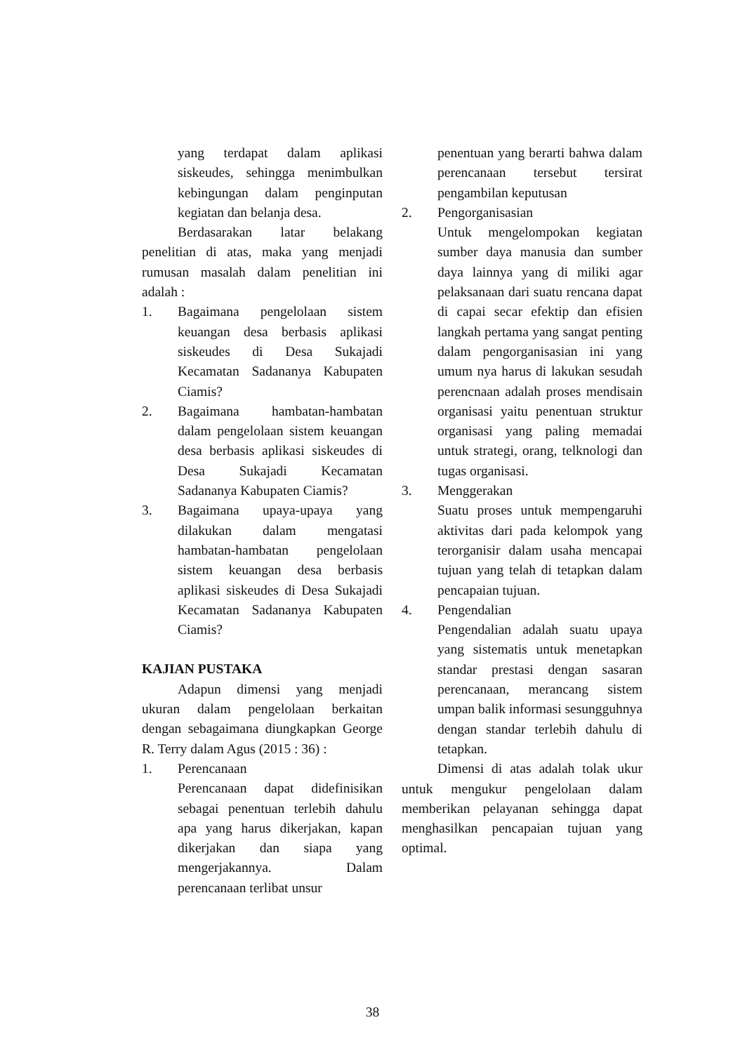yang terdapat dalam aplikasi siskeudes, sehingga menimbulkan kebingungan dalam penginputan kegiatan dan belanja desa.
Berdasarakan latar belakang penelitian di atas, maka yang menjadi rumusan masalah dalam penelitian ini adalah :
1. Bagaimana pengelolaan sistem keuangan desa berbasis aplikasi siskeudes di Desa Sukajadi Kecamatan Sadananya Kabupaten Ciamis?
2. Bagaimana hambatan-hambatan dalam pengelolaan sistem keuangan desa berbasis aplikasi siskeudes di Desa Sukajadi Kecamatan Sadananya Kabupaten Ciamis?
3. Bagaimana upaya-upaya yang dilakukan dalam mengatasi hambatan-hambatan pengelolaan sistem keuangan desa berbasis aplikasi siskeudes di Desa Sukajadi Kecamatan Sadananya Kabupaten Ciamis?
KAJIAN PUSTAKA
Adapun dimensi yang menjadi ukuran dalam pengelolaan berkaitan dengan sebagaimana diungkapkan George R. Terry dalam Agus (2015 : 36) :
1. Perencanaan
Perencanaan dapat didefinisikan sebagai penentuan terlebih dahulu apa yang harus dikerjakan, kapan dikerjakan dan siapa yang mengerjakannya. Dalam perencanaan terlibat unsur
penentuan yang berarti bahwa dalam perencanaan tersebut tersirat pengambilan keputusan
2. Pengorganisasian
Untuk mengelompokan kegiatan sumber daya manusia dan sumber daya lainnya yang di miliki agar pelaksanaan dari suatu rencana dapat di capai secar efektip dan efisien langkah pertama yang sangat penting dalam pengorganisasian ini yang umum nya harus di lakukan sesudah perencnaan adalah proses mendisain organisasi yaitu penentuan struktur organisasi yang paling memadai untuk strategi, orang, telknologi dan tugas organisasi.
3. Menggerakan
Suatu proses untuk mempengaruhi aktivitas dari pada kelompok yang terorganisir dalam usaha mencapai tujuan yang telah di tetapkan dalam pencapaian tujuan.
4. Pengendalian
Pengendalian adalah suatu upaya yang sistematis untuk menetapkan standar prestasi dengan sasaran perencanaan, merancang sistem umpan balik informasi sesungguhnya dengan standar terlebih dahulu di tetapkan.
Dimensi di atas adalah tolak ukur untuk mengukur pengelolaan dalam memberikan pelayanan sehingga dapat menghasilkan pencapaian tujuan yang optimal.
38